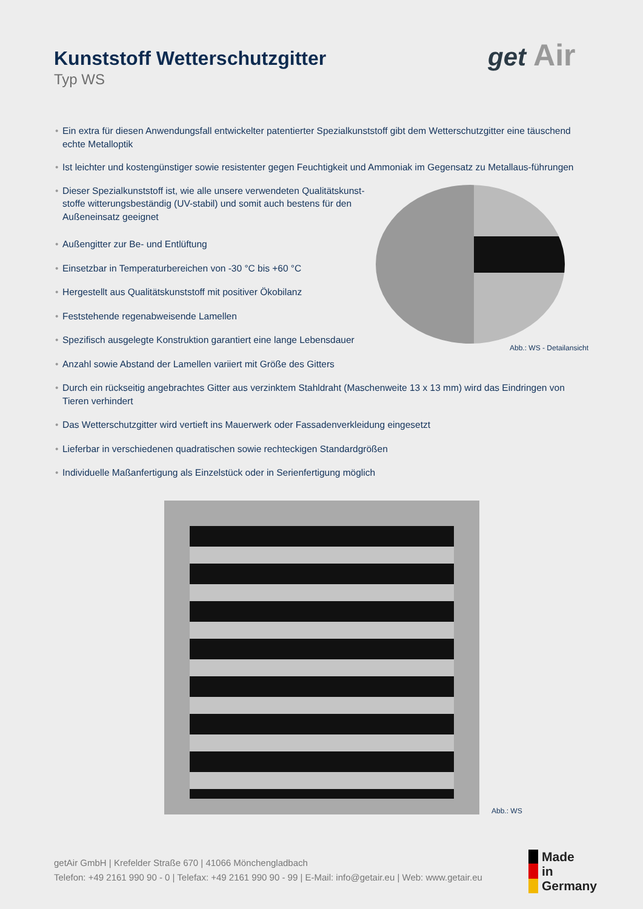Kunststoff Wetterschutzgitter
Typ WS
get Air
• Ein extra für diesen Anwendungsfall entwickelter patentierter Spezialkunststoff gibt dem Wetterschutzgitter eine täuschend echte Metalloptik
• Ist leichter und kostengünstiger sowie resistenter gegen Feuchtigkeit und Ammoniak im Gegensatz zu Metallaus-führungen
• Dieser Spezialkunststoff ist, wie alle unsere verwendeten Qualitätskunst-stoffe witterungsbeständig (UV-stabil) und somit auch bestens für den Außeneinsatz geeignet
• Außengitter zur Be- und Entlüftung
• Einsetzbar in Temperaturbereichen von -30 °C bis +60 °C
• Hergestellt aus Qualitätskunststoff mit positiver Ökobilanz
• Feststehende regenabweisende Lamellen
• Spezifisch ausgelegte Konstruktion garantiert eine lange Lebensdauer
• Anzahl sowie Abstand der Lamellen variiert mit Größe des Gitters
• Durch ein rückseitig angebrachtes Gitter aus verzinktem Stahldraht (Maschenweite 13 x 13 mm) wird das Eindringen von Tieren verhindert
• Das Wetterschutzgitter wird vertieft ins Mauerwerk oder Fassadenverkleidung eingesetzt
• Lieferbar in verschiedenen quadratischen sowie rechteckigen Standardgrößen
• Individuelle Maßanfertigung als Einzelstück oder in Serienfertigung möglich
Abb.: WS - Detailansicht
Abb.: WS
getAir GmbH | Krefelder Straße 670 | 41066 Mönchengladbach
Telefon: +49 2161 990 90 - 0 | Telefax: +49 2161 990 90 - 99 | E-Mail: info@getair.eu | Web: www.getair.eu
Made
in
Germany